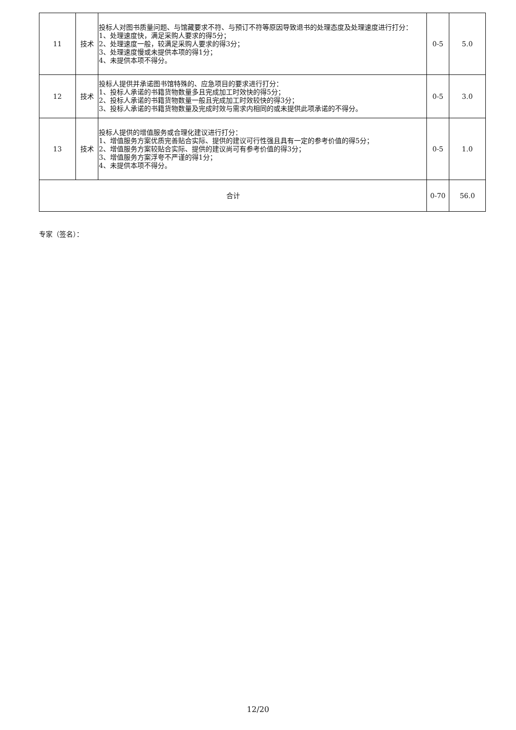| 11 | 技术 | 投标人对图书质量问题、与馆藏要求不符、与预订不符等原因导致退书的处理态度及处理速度进行打分： 1、处理速度快，满足采购人要求的得5分； 2、处理速度一般，较满足采购人要求的得3分； 3、处理速度慢或未提供本项的得1分； 4、未提供本项不得分。 | 0-5 | 5.0 |
| 12 | 技术 | 投标人提供并承诺图书馆特殊的、应急项目的要求进行打分： 1、投标人承诺的书籍货物数量多且完成加工时效快的得5分； 2、投标人承诺的书籍货物数量一般且完成加工时效较快的得3分； 3、投标人承诺的书籍货物数量及完成时效与需求内相同的或未提供此项承诺的不得分。 | 0-5 | 3.0 |
| 13 | 技术 | 投标人提供的增值服务或合理化建议进行打分： 1、增值服务方案优质完善贴合实际、提供的建议可行性强且具有一定的参考价值的得5分； 2、增值服务方案较贴合实际、提供的建议尚可有参考价值的得3分； 3、增值服务方案浮夸不严谨的得1分； 4、未提供本项不得分。 | 0-5 | 1.0 |
| 合计 | | | 0-70 | 56.0 |
专家（签名）：
12/20